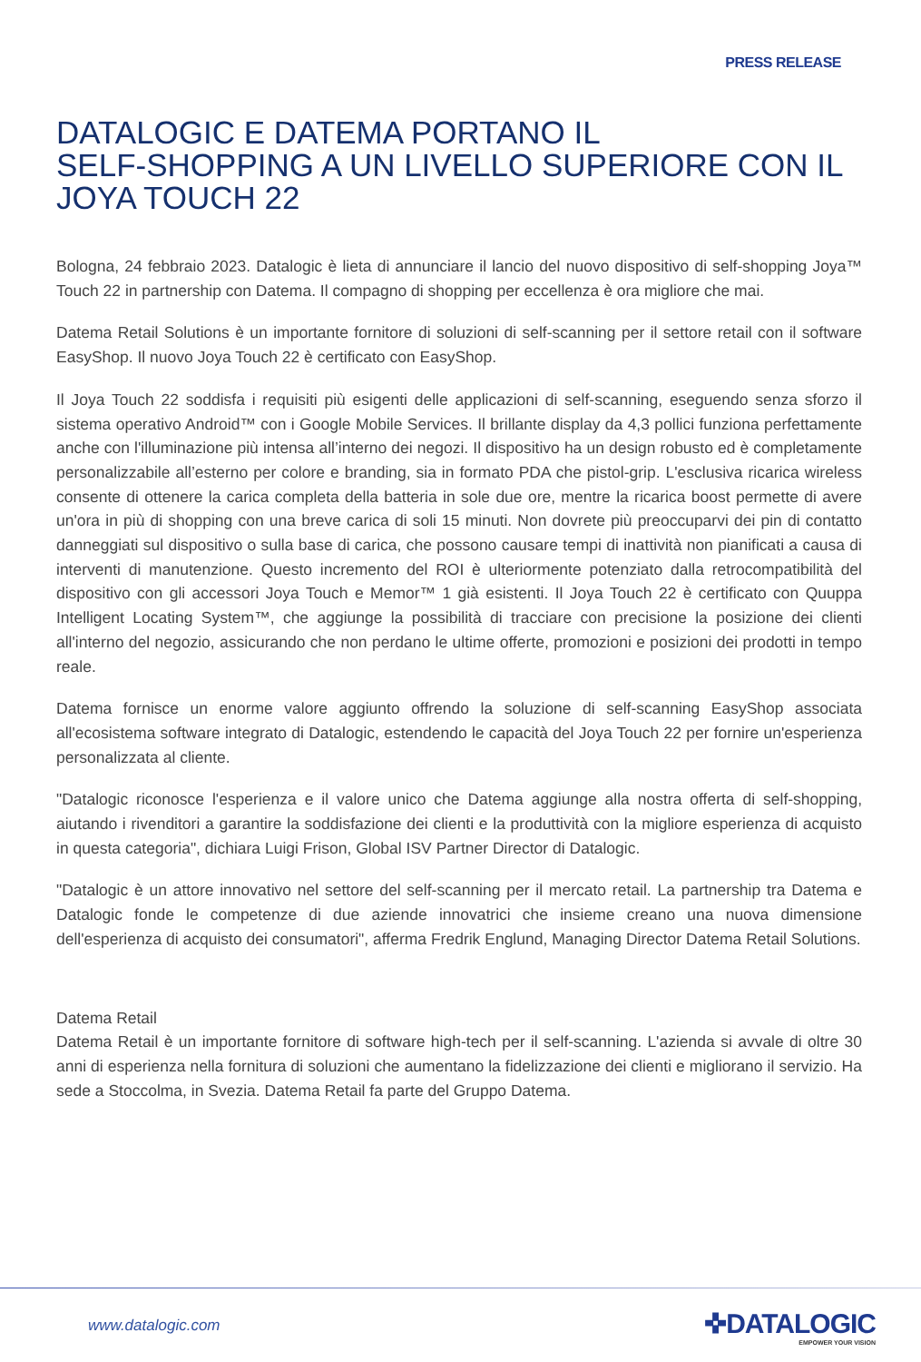PRESS RELEASE
DATALOGIC E DATEMA PORTANO IL
SELF-SHOPPING A UN LIVELLO SUPERIORE CON IL JOYA TOUCH 22
Bologna, 24 febbraio 2023. Datalogic è lieta di annunciare il lancio del nuovo dispositivo di self-shopping Joya™ Touch 22 in partnership con Datema. Il compagno di shopping per eccellenza è ora migliore che mai.
Datema Retail Solutions è un importante fornitore di soluzioni di self-scanning per il settore retail con il software EasyShop. Il nuovo Joya Touch 22 è certificato con EasyShop.
Il Joya Touch 22 soddisfa i requisiti più esigenti delle applicazioni di self-scanning, eseguendo senza sforzo il sistema operativo Android™ con i Google Mobile Services. Il brillante display da 4,3 pollici funziona perfettamente anche con l'illuminazione più intensa all’interno dei negozi. Il dispositivo ha un design robusto ed è completamente personalizzabile all’esterno per colore e branding, sia in formato PDA che pistol-grip. L'esclusiva ricarica wireless consente di ottenere la carica completa della batteria in sole due ore, mentre la ricarica boost permette di avere un'ora in più di shopping con una breve carica di soli 15 minuti. Non dovrete più preoccuparvi dei pin di contatto danneggiati sul dispositivo o sulla base di carica, che possono causare tempi di inattività non pianificati a causa di interventi di manutenzione. Questo incremento del ROI è ulteriormente potenziato dalla retrocompatibilità del dispositivo con gli accessori Joya Touch e Memor™ 1 già esistenti. Il Joya Touch 22 è certificato con Quuppa Intelligent Locating System™, che aggiunge la possibilità di tracciare con precisione la posizione dei clienti all'interno del negozio, assicurando che non perdano le ultime offerte, promozioni e posizioni dei prodotti in tempo reale.
Datema fornisce un enorme valore aggiunto offrendo la soluzione di self-scanning EasyShop associata all'ecosistema software integrato di Datalogic, estendendo le capacità del Joya Touch 22 per fornire un'esperienza personalizzata al cliente.
"Datalogic riconosce l'esperienza e il valore unico che Datema aggiunge alla nostra offerta di self-shopping, aiutando i rivenditori a garantire la soddisfazione dei clienti e la produttività con la migliore esperienza di acquisto in questa categoria", dichiara Luigi Frison, Global ISV Partner Director di Datalogic.
"Datalogic è un attore innovativo nel settore del self-scanning per il mercato retail. La partnership tra Datema e Datalogic fonde le competenze di due aziende innovatrici che insieme creano una nuova dimensione dell'esperienza di acquisto dei consumatori", afferma Fredrik Englund, Managing Director Datema Retail Solutions.
Datema Retail
Datema Retail è un importante fornitore di software high-tech per il self-scanning. L'azienda si avvale di oltre 30 anni di esperienza nella fornitura di soluzioni che aumentano la fidelizzazione dei clienti e migliorano il servizio. Ha sede a Stoccolma, in Svezia. Datema Retail fa parte del Gruppo Datema.
www.datalogic.com
✜DATALOGIC
EMPOWER YOUR VISION